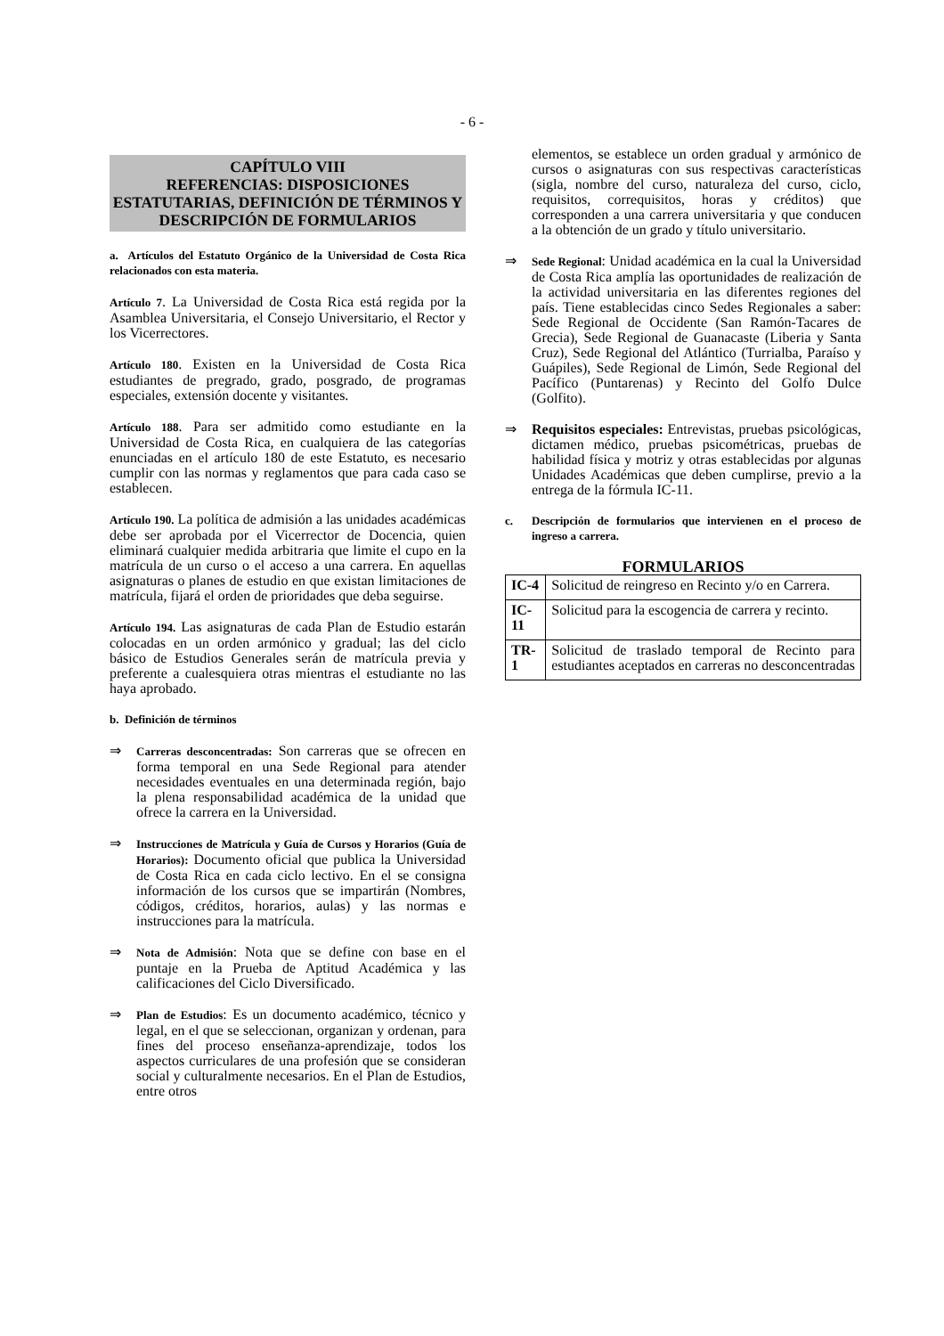- 6 -
CAPÍTULO VIII
REFERENCIAS: DISPOSICIONES ESTATUTARIAS, DEFINICIÓN DE TÉRMINOS Y DESCRIPCIÓN DE FORMULARIOS
a. Artículos del Estatuto Orgánico de la Universidad de Costa Rica relacionados con esta materia.
Artículo 7. La Universidad de Costa Rica está regida por la Asamblea Universitaria, el Consejo Universitario, el Rector y los Vicerrectores.
Artículo 180. Existen en la Universidad de Costa Rica estudiantes de pregrado, grado, posgrado, de programas especiales, extensión docente y visitantes.
Artículo 188. Para ser admitido como estudiante en la Universidad de Costa Rica, en cualquiera de las categorías enunciadas en el artículo 180 de este Estatuto, es necesario cumplir con las normas y reglamentos que para cada caso se establecen.
Artículo 190. La política de admisión a las unidades académicas debe ser aprobada por el Vicerrector de Docencia, quien eliminará cualquier medida arbitraria que limite el cupo en la matrícula de un curso o el acceso a una carrera. En aquellas asignaturas o planes de estudio en que existan limitaciones de matrícula, fijará el orden de prioridades que deba seguirse.
Artículo 194. Las asignaturas de cada Plan de Estudio estarán colocadas en un orden armónico y gradual; las del ciclo básico de Estudios Generales serán de matrícula previa y preferente a cualesquiera otras mientras el estudiante no las haya aprobado.
b. Definición de términos
⇒
Carreras desconcentradas: Son carreras que se ofrecen en forma temporal en una Sede Regional para atender necesidades eventuales en una determinada región, bajo la plena responsabilidad académica de la unidad que ofrece la carrera en la Universidad.
⇒
Instrucciones de Matrícula y Guía de Cursos y Horarios (Guía de Horarios): Documento oficial que publica la Universidad de Costa Rica en cada ciclo lectivo. En el se consigna información de los cursos que se impartirán (Nombres, códigos, créditos, horarios, aulas) y las normas e instrucciones para la matrícula.
⇒
Nota de Admisión: Nota que se define con base en el puntaje en la Prueba de Aptitud Académica y las calificaciones del Ciclo Diversificado.
⇒
Plan de Estudios: Es un documento académico, técnico y legal, en el que se seleccionan, organizan y ordenan, para fines del proceso enseñanza-aprendizaje, todos los aspectos curriculares de una profesión que se consideran social y culturalmente necesarios. En el Plan de Estudios, entre otros
elementos, se establece un orden gradual y armónico de cursos o asignaturas con sus respectivas características (sigla, nombre del curso, naturaleza del curso, ciclo, requisitos, correquisitos, horas y créditos) que corresponden a una carrera universitaria y que conducen a la obtención de un grado y título universitario.
⇒
Sede Regional: Unidad académica en la cual la Universidad de Costa Rica amplía las oportunidades de realización de la actividad universitaria en las diferentes regiones del país. Tiene establecidas cinco Sedes Regionales a saber: Sede Regional de Occidente (San Ramón-Tacares de Grecia), Sede Regional de Guanacaste (Liberia y Santa Cruz), Sede Regional del Atlántico (Turrialba, Paraíso y Guápiles), Sede Regional de Limón, Sede Regional del Pacífico (Puntarenas) y Recinto del Golfo Dulce (Golfito).
⇒ Requisitos especiales: Entrevistas, pruebas psicológicas, dictamen médico, pruebas psicométricas, pruebas de habilidad física y motriz y otras establecidas por algunas Unidades Académicas que deben cumplirse, previo a la entrega de la fórmula IC-11.
c. Descripción de formularios que intervienen en el proceso de ingreso a carrera.
FORMULARIOS
| IC-4 | Solicitud de reingreso en Recinto y/o en Carrera. |
| IC-11 | Solicitud para la escogencia de carrera y recinto. |
| TR-1 | Solicitud de traslado temporal de Recinto para estudiantes aceptados en carreras no desconcentradas |